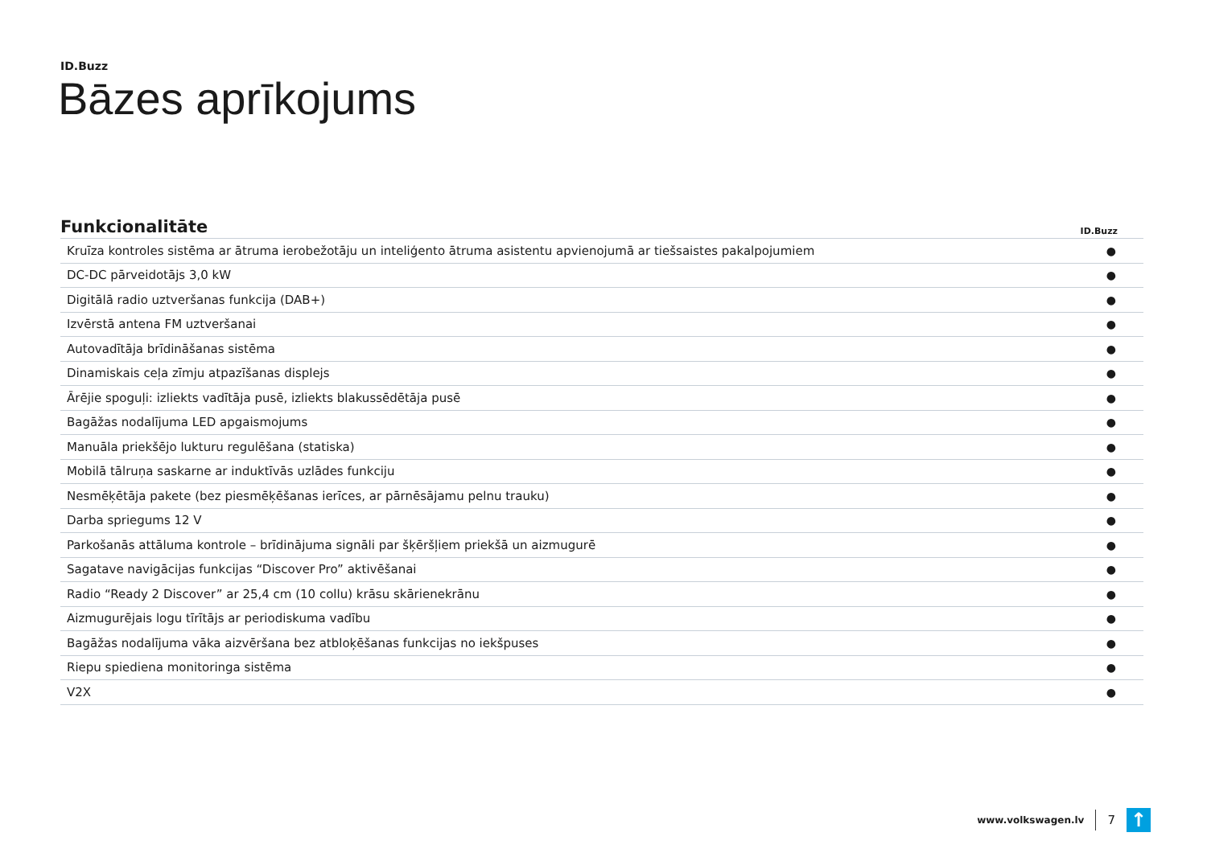ID.Buzz
Bāzes aprīkojums
| Funkcionalitāte | ID.Buzz |
| --- | --- |
| Kruīza kontroles sistēma ar ātruma ierobežotāju un inteliģento ātruma asistentu apvienojumā ar tiešsaistes pakalpojumiem | ● |
| DC-DC pārveidotājs 3,0 kW | ● |
| Digitālā radio uztveršanas funkcija (DAB+) | ● |
| Izvērstā antena FM uztveršanai | ● |
| Autovadītāja brīdināšanas sistēma | ● |
| Dinamiskais ceļa zīmju atpazīšanas displejs | ● |
| Ārējie spoguļi: izliekts vadītāja pusē, izliekts blakussēdētāja pusē | ● |
| Bagāžas nodalījuma LED apgaismojums | ● |
| Manuāla priekšējo lukturu regulēšana (statiska) | ● |
| Mobilā tālruņa saskarne ar induktīvās uzlādes funkciju | ● |
| Nesmēķētāja pakete (bez piesmēķēšanas ierīces, ar pārnēsājamu pelnu trauku) | ● |
| Darba spriegums 12 V | ● |
| Parkošanās attāluma kontrole – brīdinājuma signāli par šķēršļiem priekšā un aizmugurē | ● |
| Sagatave navigācijas funkcijas “Discover Pro” aktivēšanai | ● |
| Radio “Ready 2 Discover” ar 25,4 cm (10 collu) krāsu skārienekrānu | ● |
| Aizmugurējais logu tīrītājs ar periodiskuma vadību | ● |
| Bagāžas nodalījuma vāka aizvēršana bez atbloķēšanas funkcijas no iekšpuses | ● |
| Riepu spiediena monitoringa sistēma | ● |
| V2X | ● |
www.volkswagen.lv
7
↑